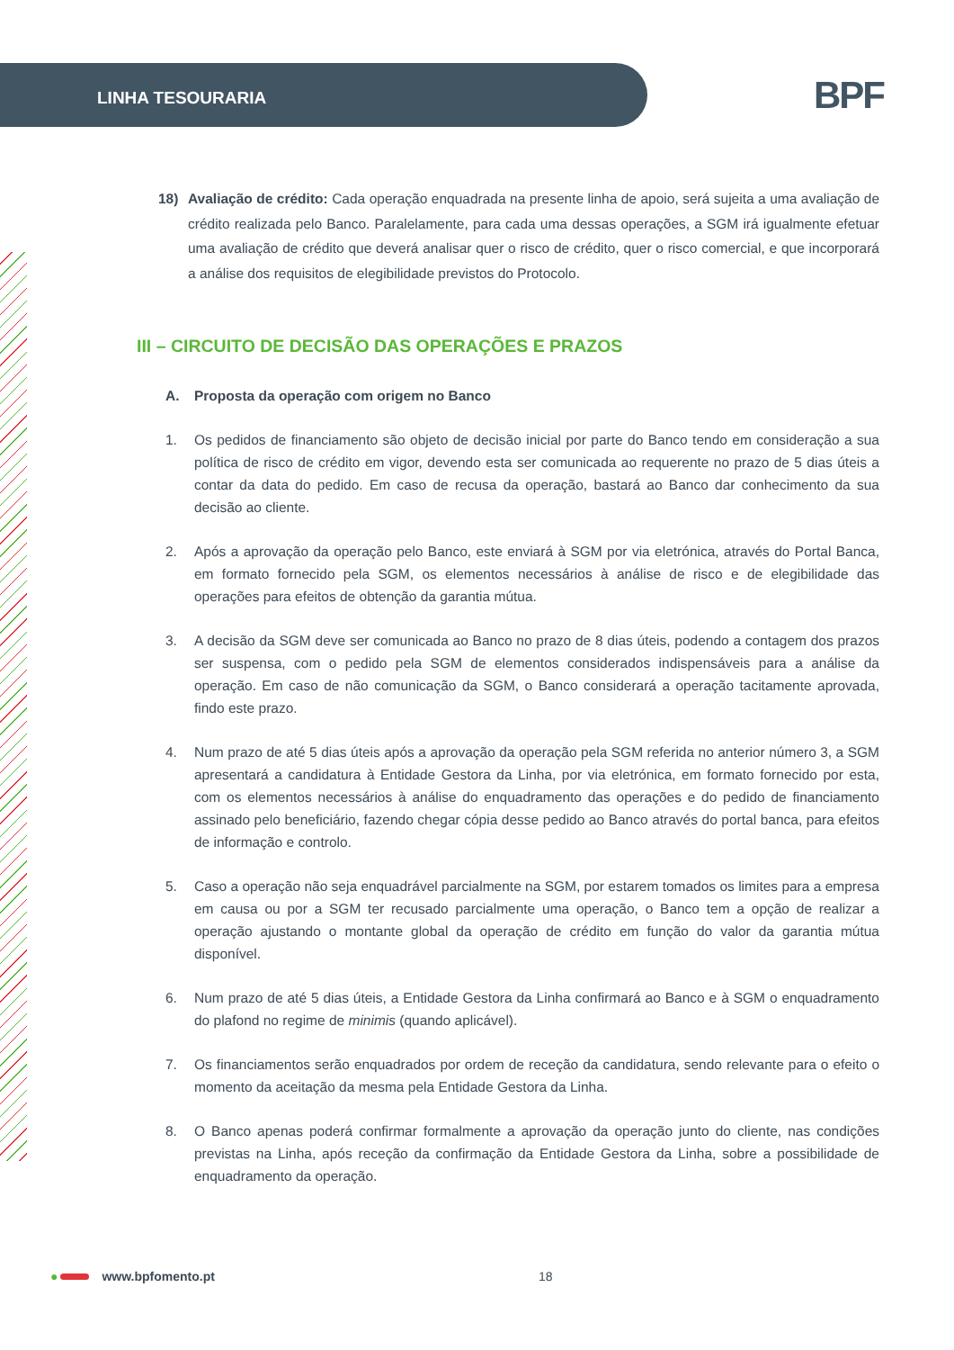LINHA TESOURARIA BPF
18) Avaliação de crédito: Cada operação enquadrada na presente linha de apoio, será sujeita a uma avaliação de crédito realizada pelo Banco. Paralelamente, para cada uma dessas operações, a SGM irá igualmente efetuar uma avaliação de crédito que deverá analisar quer o risco de crédito, quer o risco comercial, e que incorporará a análise dos requisitos de elegibilidade previstos do Protocolo.
III – CIRCUITO DE DECISÃO DAS OPERAÇÕES E PRAZOS
A. Proposta da operação com origem no Banco
1. Os pedidos de financiamento são objeto de decisão inicial por parte do Banco tendo em consideração a sua política de risco de crédito em vigor, devendo esta ser comunicada ao requerente no prazo de 5 dias úteis a contar da data do pedido. Em caso de recusa da operação, bastará ao Banco dar conhecimento da sua decisão ao cliente.
2. Após a aprovação da operação pelo Banco, este enviará à SGM por via eletrónica, através do Portal Banca, em formato fornecido pela SGM, os elementos necessários à análise de risco e de elegibilidade das operações para efeitos de obtenção da garantia mútua.
3. A decisão da SGM deve ser comunicada ao Banco no prazo de 8 dias úteis, podendo a contagem dos prazos ser suspensa, com o pedido pela SGM de elementos considerados indispensáveis para a análise da operação. Em caso de não comunicação da SGM, o Banco considerará a operação tacitamente aprovada, findo este prazo.
4. Num prazo de até 5 dias úteis após a aprovação da operação pela SGM referida no anterior número 3, a SGM apresentará a candidatura à Entidade Gestora da Linha, por via eletrónica, em formato fornecido por esta, com os elementos necessários à análise do enquadramento das operações e do pedido de financiamento assinado pelo beneficiário, fazendo chegar cópia desse pedido ao Banco através do portal banca, para efeitos de informação e controlo.
5. Caso a operação não seja enquadrável parcialmente na SGM, por estarem tomados os limites para a empresa em causa ou por a SGM ter recusado parcialmente uma operação, o Banco tem a opção de realizar a operação ajustando o montante global da operação de crédito em função do valor da garantia mútua disponível.
6. Num prazo de até 5 dias úteis, a Entidade Gestora da Linha confirmará ao Banco e à SGM o enquadramento do plafond no regime de minimis (quando aplicável).
7. Os financiamentos serão enquadrados por ordem de receção da candidatura, sendo relevante para o efeito o momento da aceitação da mesma pela Entidade Gestora da Linha.
8. O Banco apenas poderá confirmar formalmente a aprovação da operação junto do cliente, nas condições previstas na Linha, após receção da confirmação da Entidade Gestora da Linha, sobre a possibilidade de enquadramento da operação.
● www.bpfomento.pt 18